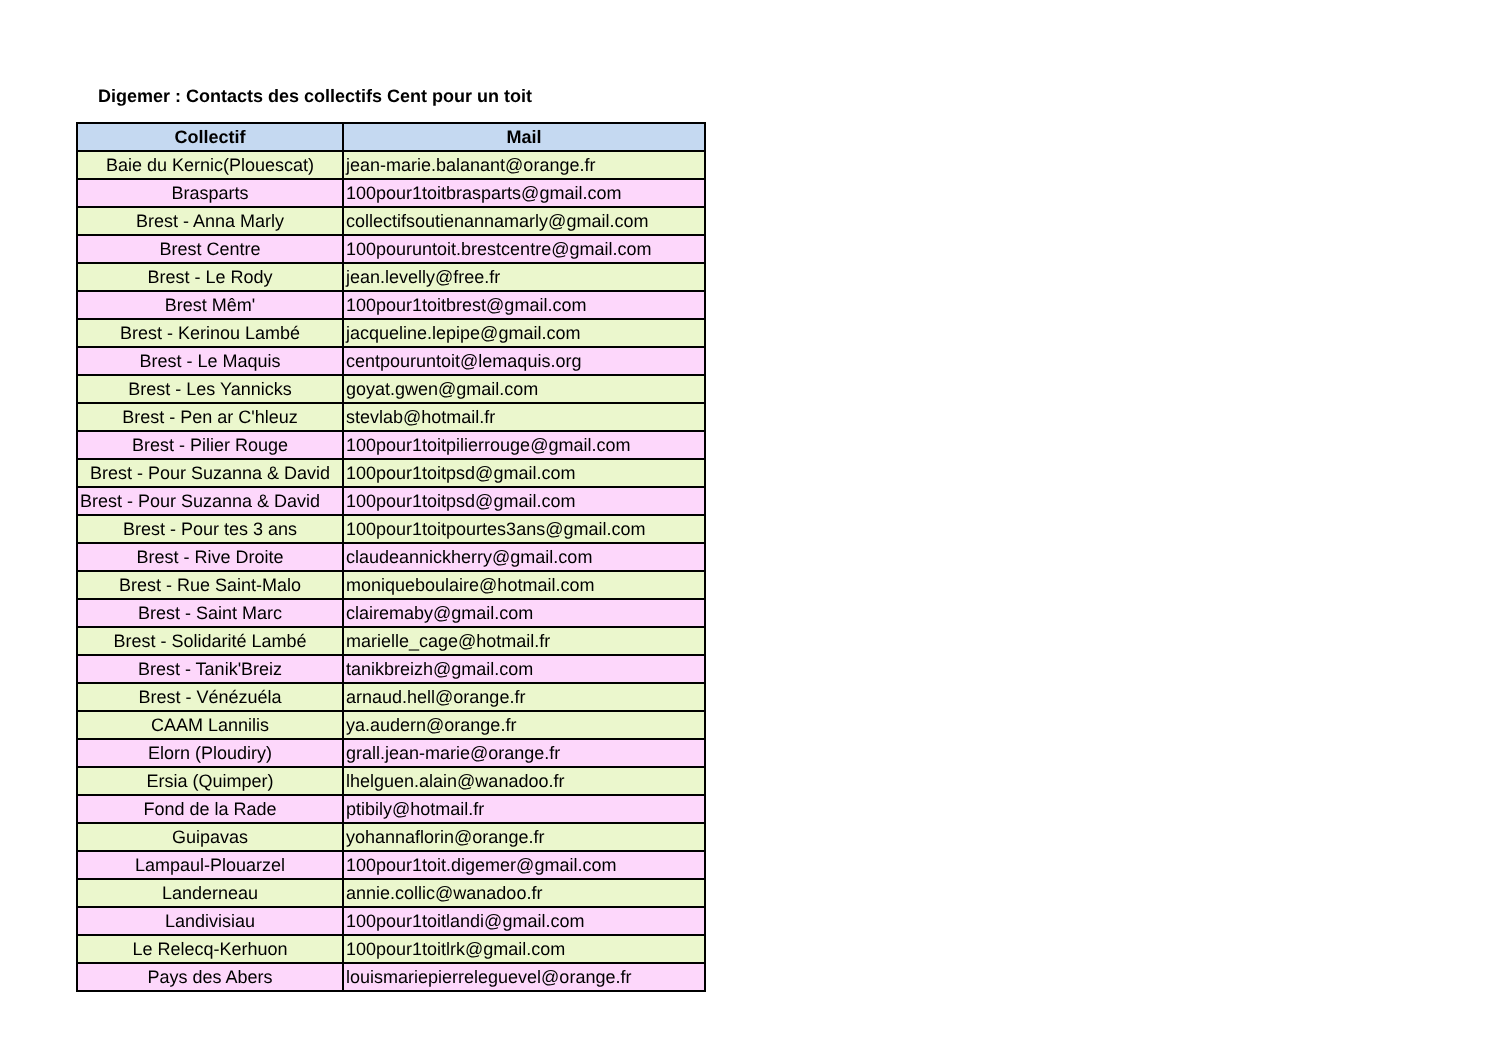Digemer : Contacts des collectifs Cent pour un toit
| Collectif | Mail |
| --- | --- |
| Baie du Kernic(Plouescat) | jean-marie.balanant@orange.fr |
| Brasparts | 100pour1toitbrasparts@gmail.com |
| Brest - Anna Marly | collectifsoutienannamarly@gmail.com |
| Brest Centre | 100pouruntoit.brestcentre@gmail.com |
| Brest - Le Rody | jean.levelly@free.fr |
| Brest Mêm' | 100pour1toitbrest@gmail.com |
| Brest - Kerinou Lambé | jacqueline.lepipe@gmail.com |
| Brest - Le Maquis | centpouruntoit@lemaquis.org |
| Brest - Les Yannicks | goyat.gwen@gmail.com |
| Brest - Pen ar C'hleuz | stevlab@hotmail.fr |
| Brest - Pilier Rouge | 100pour1toitpilierrouge@gmail.com |
| Brest - Pour Suzanna & David | 100pour1toitpsd@gmail.com |
| Brest - Pour Suzanna & David | 100pour1toitpsd@gmail.com |
| Brest - Pour tes 3 ans | 100pour1toitpourtes3ans@gmail.com |
| Brest - Rive Droite | claudeannickherry@gmail.com |
| Brest - Rue Saint-Malo | moniqueboulaire@hotmail.com |
| Brest - Saint Marc | clairemaby@gmail.com |
| Brest - Solidarité Lambé | marielle_cage@hotmail.fr |
| Brest - Tanik'Breiz | tanikbreizh@gmail.com |
| Brest - Vénézuéla | arnaud.hell@orange.fr |
| CAAM Lannilis | ya.audern@orange.fr |
| Elorn (Ploudiry) | grall.jean-marie@orange.fr |
| Ersia (Quimper) | lhelguen.alain@wanadoo.fr |
| Fond de la Rade | ptibily@hotmail.fr |
| Guipavas | yohannaflorin@orange.fr |
| Lampaul-Plouarzel | 100pour1toit.digemer@gmail.com |
| Landerneau | annie.collic@wanadoo.fr |
| Landivisiau | 100pour1toitlandi@gmail.com |
| Le Relecq-Kerhuon | 100pour1toitlrk@gmail.com |
| Pays des Abers | louismariepierreleguevel@orange.fr |